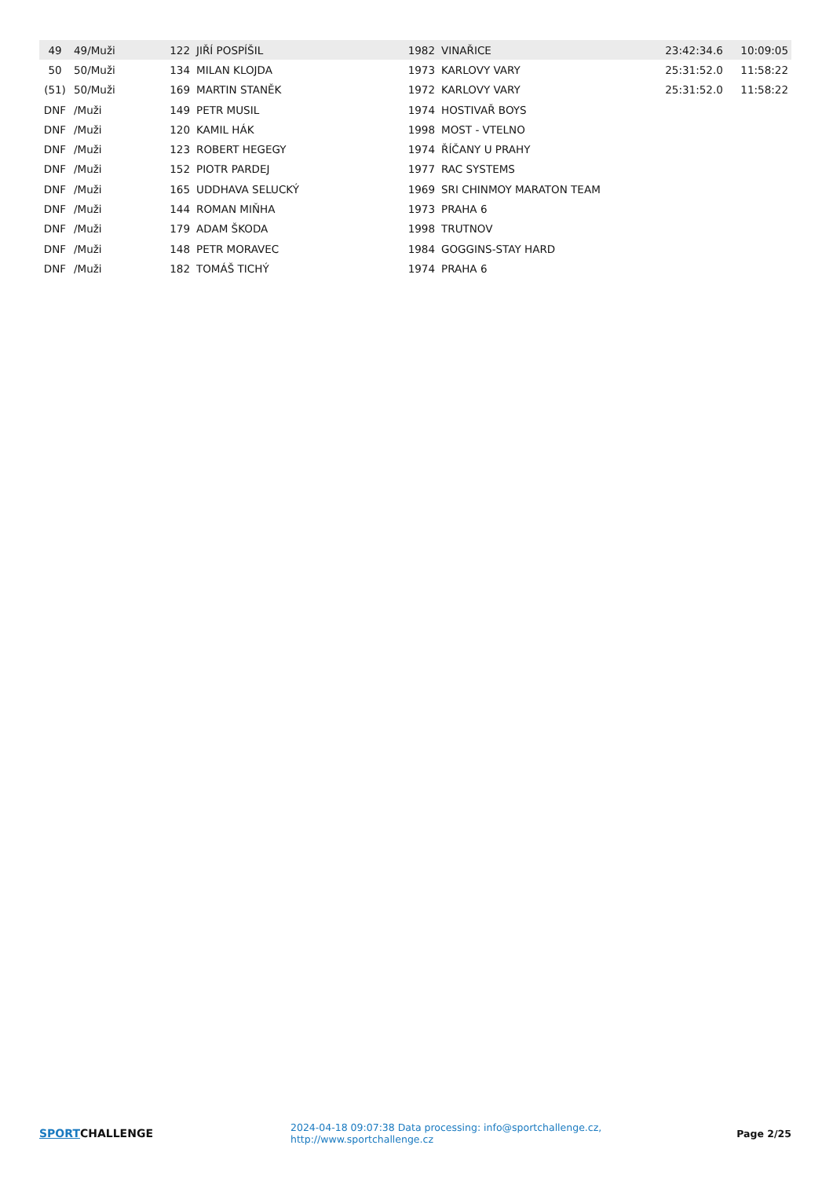| 49 | 49/Muži | 122 | JIŘÍ POSPÍŠIL | 1982 | VINAŘICE | 23:42:34.6 | 10:09:05 |
| 50 | 50/Muži | 134 | MILAN KLOJDA | 1973 | KARLOVY VARY | 25:31:52.0 | 11:58:22 |
| (51) | 50/Muži | 169 | MARTIN STANĚK | 1972 | KARLOVY VARY | 25:31:52.0 | 11:58:22 |
| DNF | /Muži | 149 | PETR MUSIL | 1974 | HOSTIVAŘ BOYS | | |
| DNF | /Muži | 120 | KAMIL HÁK | 1998 | MOST - VTELNO | | |
| DNF | /Muži | 123 | ROBERT HEGEGY | 1974 | ŘÍČANY U PRAHY | | |
| DNF | /Muži | 152 | PIOTR PARDEJ | 1977 | RAC SYSTEMS | | |
| DNF | /Muži | 165 | UDDHAVA SELUCKÝ | 1969 | SRI CHINMOY MARATON TEAM | | |
| DNF | /Muži | 144 | ROMAN MIŇHA | 1973 | PRAHA 6 | | |
| DNF | /Muži | 179 | ADAM ŠKODA | 1998 | TRUTNOV | | |
| DNF | /Muži | 148 | PETR MORAVEC | 1984 | GOGGINS-STAY HARD | | |
| DNF | /Muži | 182 | TOMÁŠ TICHÝ | 1974 | PRAHA 6 | | |
SPORTCHALLENGE
2024-04-18 09:07:38 Data processing: info@sportchallenge.cz, http://www.sportchallenge.cz
Page 2/25